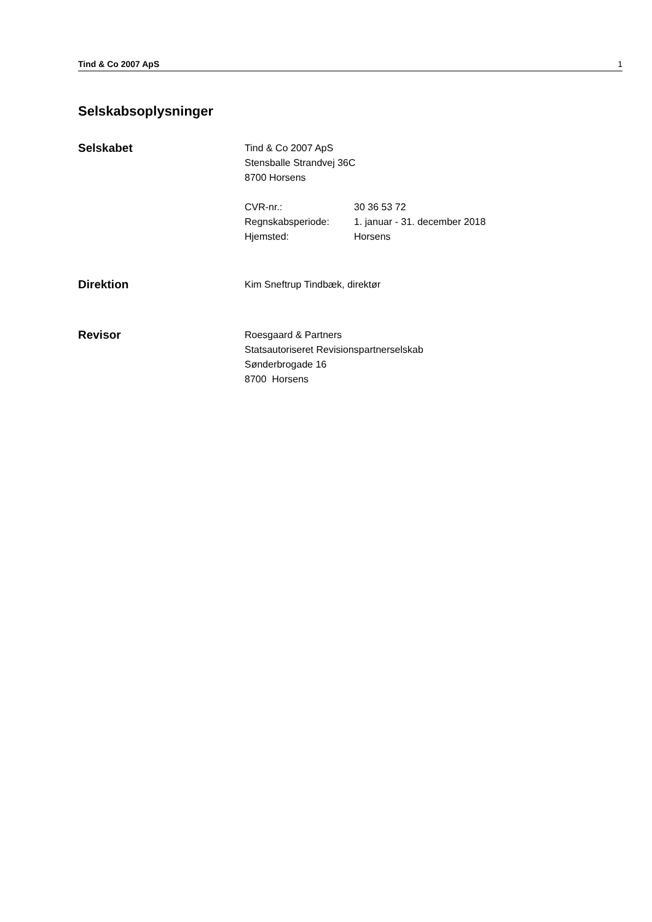Tind & Co 2007 ApS 1
Selskabsoplysninger
Selskabet
Tind & Co 2007 ApS
Stensballe Strandvej 36C
8700 Horsens
| CVR-nr.: | 30 36 53 72 |
| Regnskabsperiode: | 1. januar - 31. december 2018 |
| Hjemsted: | Horsens |
Direktion
Kim Sneftrup Tindbæk, direktør
Revisor
Roesgaard & Partners
Statsautoriseret Revisionspartnerselskab
Sønderbrogade 16
8700 Horsens